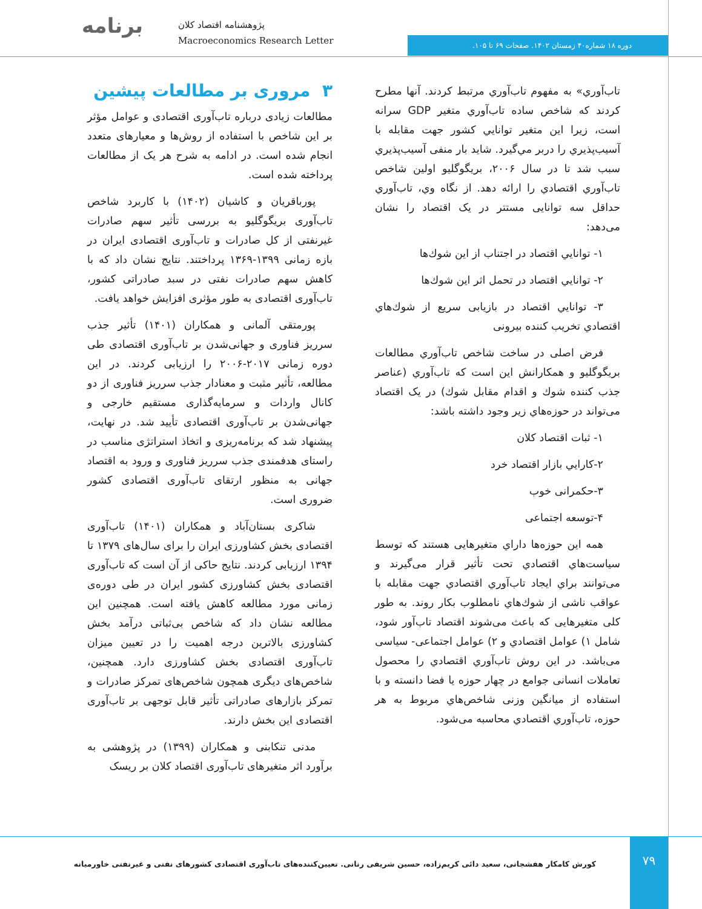برنامه
پژوهشنامه اقتصاد کلان
Macroeconomics Research Letter
دوره ۱۸ شماره۴۰ زمستان ۱۴۰۲. صفحات ۶۹ تا ۱۰۵.
تاب‌آوري» به مفهوم تاب‌آوري مرتبط كردند. آنها مطرح كردند كه شاخص ساده تاب‌آوري متغير GDP سرانه است، زيرا اين متغير توانايي كشور جهت مقابله با آسيب‌پذيري را دربر مي‌گيرد. شايد بار منفی آسيب‌پذيري سبب شد تا در سال ۲۰۰۶، بريگوگليو اولين شاخص تاب‌آوري اقتصادي را ارائه دهد. از نگاه وي، تاب‌آوري حداقل سه توانايی مستتر در يک اقتصاد را نشان می‌دهد:
۱- توانايي اقتصاد در اجتناب از اين شوك‌ها
۲- توانايي اقتصاد در تحمل اثر اين شوك‌ها
۳- توانايي اقتصاد در بازيابی سريع از شوك‌هاي اقتصادي تخريب كننده بيرونی
فرض اصلی در ساخت شاخص تاب‌آوري مطالعات بريگوگليو و همكارانش اين است كه تاب‌آوري (عناصر جذب كننده شوك و اقدام مقابل شوك) در يک اقتصاد می‌تواند در حوزه‌هاي زير وجود داشته باشد:
۱- ثبات اقتصاد كلان
۲-كارايي بازار اقتصاد خرد
۳-حكمرانی خوب
۴-توسعه اجتماعی
همه اين حوزه‌ها داراي متغيرهايی هستند كه توسط سياست‌هاي اقتصادي تحت تأثير قرار می‌گيرند و می‌توانند براي ايجاد تاب‌آوري اقتصادي جهت مقابله با عواقب ناشی از شوك‌هاي نامطلوب بكار روند. به طور كلی متغيرهايی كه باعث می‌شوند اقتصاد تاب‌آور شود، شامل ۱) عوامل اقتصادي و ۲) عوامل اجتماعی- سياسی می‌باشد. در اين روش تاب‌آوري اقتصادي را محصول تعاملات انسانی جوامع در چهار حوزه يا فضا دانسته و با استفاده از ميانگين وزنی شاخص‌هاي مربوط به هر حوزه، تاب‌آوري اقتصادي محاسبه می‌شود.
۳ مروری بر مطالعات پیشین
مطالعات زیادی درباره تاب‌آوری اقتصادی و عوامل مؤثر بر این شاخص با استفاده از روش‌ها و معیارهای متعدد انجام شده است. در ادامه به شرح هر یک از مطالعات پرداخته شده است.
پورباقریان و کاشیان (۱۴۰۲) با کاربرد شاخص تاب‌آوری بریگوگلیو به بررسی تأثیر سهم صادرات غیرنفتی از کل صادرات و تاب‌آوری اقتصادی ایران در بازه زمانی ۱۳۹۹-۱۳۶۹ پرداختند. نتایج نشان داد که با کاهش سهم صادرات نفتی در سبد صادراتی کشور، تاب‌آوری اقتصادی به طور مؤثری افزایش خواهد یافت.
پورمتقی آلمانی و همکاران (۱۴۰۱) تأثیر جذب سرریز فناوری و جهانی‌شدن بر تاب‌آوری اقتصادی طی دوره زمانی ۲۰۱۷-۲۰۰۶ را ارزیابی کردند. در این مطالعه، تأثیر مثبت و معنادار جذب سرریز فناوری از دو کانال واردات و سرمایه‌گذاری مستقیم خارجی و جهانی‌شدن بر تاب‌آوری اقتصادی تأیید شد. در نهایت، پیشنهاد شد که برنامه‌ریزی و اتخاذ استراتژی مناسب در راستای هدفمندی جذب سرریز فناوری و ورود به اقتصاد جهانی به منظور ارتقای تاب‌آوری اقتصادی کشور ضروری است.
شاکری بستان‌آباد و همکاران (۱۴۰۱) تاب‌آوری اقتصادی بخش کشاورزی ایران را برای سال‌های ۱۳۷۹ تا ۱۳۹۴ ارزیابی کردند. نتایج حاکی از آن است که تاب‌آوری اقتصادی بخش کشاورزی کشور ایران در طی دوره‌ی زمانی مورد مطالعه کاهش یافته است. همچنین این مطالعه نشان داد که شاخص بی‌ثباتی درآمد بخش کشاورزی بالاترین درجه اهمیت را در تعیین میزان تاب‌آوری اقتصادی بخش کشاورزی دارد. همچنین، شاخص‌های دیگری همچون شاخص‌های تمرکز صادرات و تمرکز بازارهای صادراتی تأثیر قابل توجهی بر تاب‌آوری اقتصادی این بخش دارند.
مدنی تنکابنی و همکاران (۱۳۹۹) در پژوهشی به برآورد اثر متغیرهای تاب‌آوری اقتصاد کلان بر ریسک
۷۹
کورش کامکار هفشجانی، سعید دائی کریم‌زاده، حسین شریفی رنانی. تعیین‌کننده‌های تاب‌آوری اقتصادی کشورهای نفتی و غیرنفتی خاورمیانه